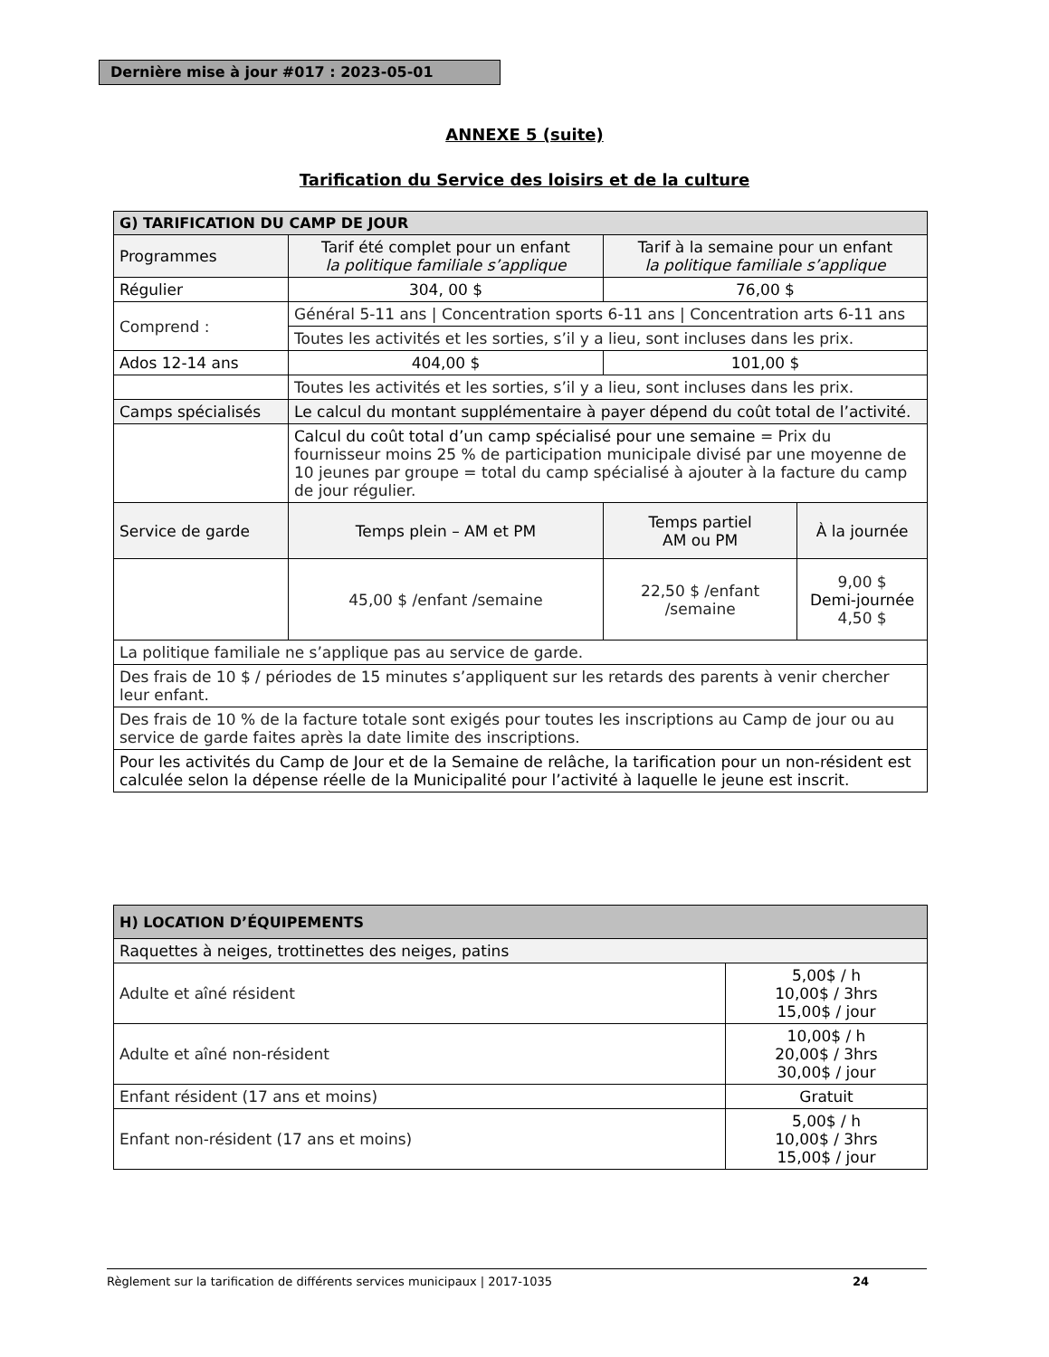Dernière mise à jour #017 : 2023-05-01
ANNEXE 5 (suite)
Tarification du Service des loisirs et de la culture
| G) TARIFICATION DU CAMP DE JOUR | | | |
| --- | --- | --- | --- |
| Programmes | Tarif été complet pour un enfant la politique familiale s’applique | Tarif à la semaine pour un enfant la politique familiale s’applique | |
| Régulier | 304, 00 $ | 76,00 $ | |
| Comprend : | Général 5-11 ans / Concentration sports 6-11 ans / Concentration arts 6-11 ans | | |
| | Toutes les activités et les sorties, s’il y a lieu, sont incluses dans les prix. | | |
| Ados 12-14 ans | 404,00 $ | 101,00 $ | |
| | Toutes les activités et les sorties, s’il y a lieu, sont incluses dans les prix. | | |
| Camps spécialisés | Le calcul du montant supplémentaire à payer dépend du coût total de l’activité. | | |
| | Calcul du coût total d’un camp spécialisé pour une semaine = Prix du fournisseur moins 25 % de participation municipale divisé par une moyenne de 10 jeunes par groupe = total du camp spécialisé à ajouter à la facture du camp de jour régulier. | | |
| Service de garde | Temps plein – AM et PM | Temps partiel AM ou PM | À la journée |
| | 45,00 $ /enfant /semaine | 22,50 $ /enfant /semaine | 9,00 $ Demi-journée 4,50 $ |
| La politique familiale ne s’applique pas au service de garde. | | | |
| Des frais de 10 $ / périodes de 15 minutes s’appliquent sur les retards des parents à venir chercher leur enfant. | | | |
| Des frais de 10 % de la facture totale sont exigés pour toutes les inscriptions au Camp de jour ou au service de garde faites après la date limite des inscriptions. | | | |
| Pour les activités du Camp de Jour et de la Semaine de relâche, la tarification pour un non-résident est calculée selon la dépense réelle de la Municipalité pour l’activité à laquelle le jeune est inscrit. | | | |
| H) LOCATION D’ÉQUIPEMENTS | |
| --- | --- |
| Raquettes à neiges, trottinettes des neiges, patins | |
| Adulte et aîné résident | 5,00$ / h 10,00$ / 3hrs 15,00$ / jour |
| Adulte et aîné non-résident | 10,00$ / h 20,00$ / 3hrs 30,00$ / jour |
| Enfant résident (17 ans et moins) | Gratuit |
| Enfant non-résident (17 ans et moins) | 5,00$ / h 10,00$ / 3hrs 15,00$ / jour |
Règlement sur la tarification de différents services municipaux | 2017-1035 24